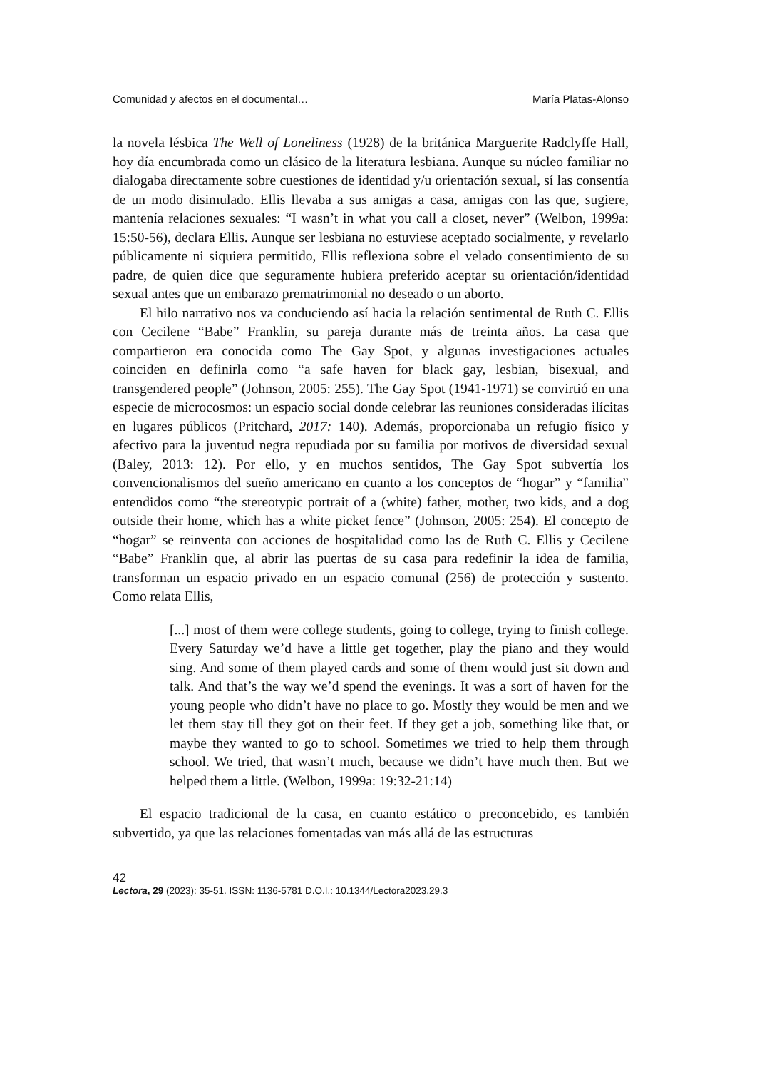Comunidad y afectos en el documental… María Platas-Alonso
la novela lésbica The Well of Loneliness (1928) de la británica Marguerite Radclyffe Hall, hoy día encumbrada como un clásico de la literatura lesbiana. Aunque su núcleo familiar no dialogaba directamente sobre cuestiones de identidad y/u orientación sexual, sí las consentía de un modo disimulado. Ellis llevaba a sus amigas a casa, amigas con las que, sugiere, mantenía relaciones sexuales: “I wasn’t in what you call a closet, never” (Welbon, 1999a: 15:50-56), declara Ellis. Aunque ser lesbiana no estuviese aceptado socialmente, y revelarlo públicamente ni siquiera permitido, Ellis reflexiona sobre el velado consentimiento de su padre, de quien dice que seguramente hubiera preferido aceptar su orientación/identidad sexual antes que un embarazo prematrimonial no deseado o un aborto.
El hilo narrativo nos va conduciendo así hacia la relación sentimental de Ruth C. Ellis con Cecilene “Babe” Franklin, su pareja durante más de treinta años. La casa que compartieron era conocida como The Gay Spot, y algunas investigaciones actuales coinciden en definirla como “a safe haven for black gay, lesbian, bisexual, and transgendered people” (Johnson, 2005: 255). The Gay Spot (1941-1971) se convirtió en una especie de microcosmos: un espacio social donde celebrar las reuniones consideradas ilícitas en lugares públicos (Pritchard, 2017: 140). Además, proporcionaba un refugio físico y afectivo para la juventud negra repudiada por su familia por motivos de diversidad sexual (Baley, 2013: 12). Por ello, y en muchos sentidos, The Gay Spot subvertía los convencionalismos del sueño americano en cuanto a los conceptos de “hogar” y “familia” entendidos como “the stereotypic portrait of a (white) father, mother, two kids, and a dog outside their home, which has a white picket fence” (Johnson, 2005: 254). El concepto de “hogar” se reinventa con acciones de hospitalidad como las de Ruth C. Ellis y Cecilene “Babe” Franklin que, al abrir las puertas de su casa para redefinir la idea de familia, transforman un espacio privado en un espacio comunal (256) de protección y sustento. Como relata Ellis,
[...] most of them were college students, going to college, trying to finish college. Every Saturday we’d have a little get together, play the piano and they would sing. And some of them played cards and some of them would just sit down and talk. And that’s the way we’d spend the evenings. It was a sort of haven for the young people who didn’t have no place to go. Mostly they would be men and we let them stay till they got on their feet. If they get a job, something like that, or maybe they wanted to go to school. Sometimes we tried to help them through school. We tried, that wasn’t much, because we didn’t have much then. But we helped them a little. (Welbon, 1999a: 19:32-21:14)
El espacio tradicional de la casa, en cuanto estático o preconcebido, es también subvertido, ya que las relaciones fomentadas van más allá de las estructuras
42
Lectora, 29 (2023): 35-51. ISSN: 1136-5781 D.O.I.: 10.1344/Lectora2023.29.3